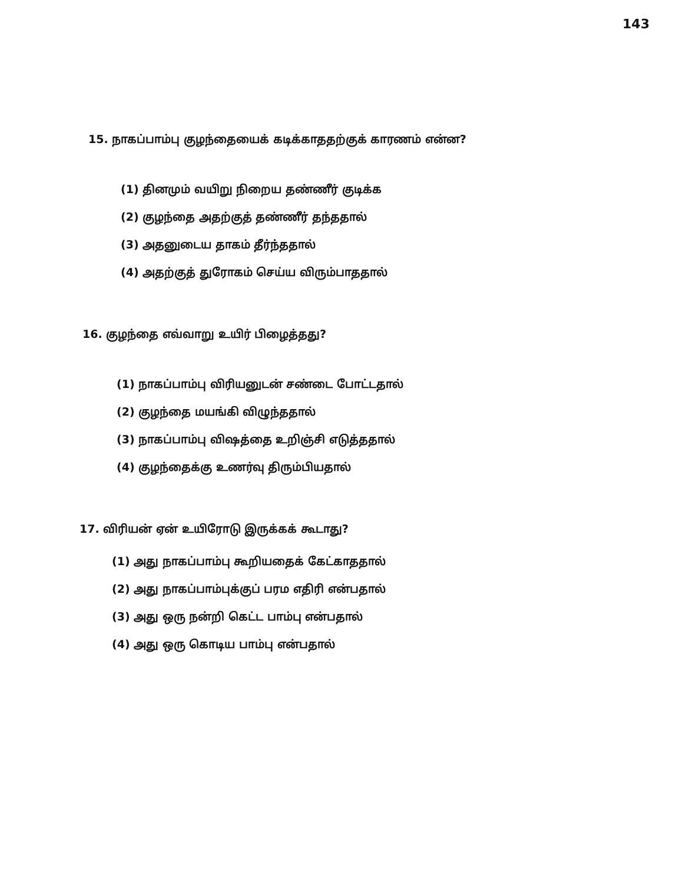143
15. நாகப்பாம்பு குழந்தையைக் கடிக்காததற்குக் காரணம் என்ன?
(1) தினமும் வயிறு நிறைய தண்ணீர் குடிக்க
(2) குழந்தை அதற்குத் தண்ணீர் தந்ததால்
(3) அதனுடைய தாகம் தீர்ந்ததால்
(4) அதற்குத் துரோகம் செய்ய விரும்பாததால்
16. குழந்தை எவ்வாறு உயிர் பிழைத்தது?
(1) நாகப்பாம்பு விரியனுடன் சண்டை போட்டதால்
(2) குழந்தை மயங்கி விழுந்ததால்
(3) நாகப்பாம்பு விஷத்தை உறிஞ்சி எடுத்ததால்
(4) குழந்தைக்கு உணர்வு திரும்பியதால்
17. விரியன் ஏன் உயிரோடு இருக்கக் கூடாது?
(1) அது நாகப்பாம்பு கூறியதைக் கேட்காததால்
(2) அது நாகப்பாம்புக்குப் பரம எதிரி என்பதால்
(3) அது ஒரு நன்றி கெட்ட பாம்பு என்பதால்
(4) அது ஒரு கொடிய பாம்பு என்பதால்